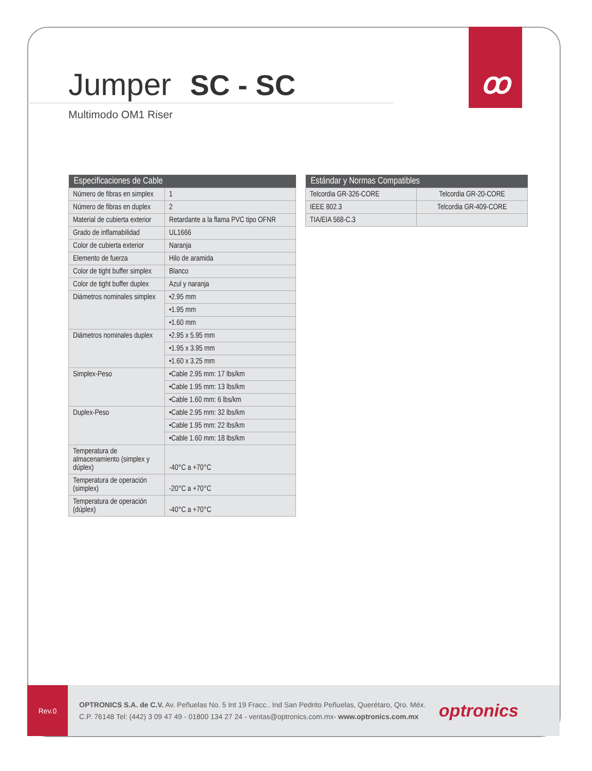ꝏ
Jumper SC - SC
Multimodo OM1 Riser
| Especificaciones de Cable | |
| --- | --- |
| Número de fibras en simplex | 1 |
| Número de fibras en duplex | 2 |
| Material de cubierta exterior | Retardante a la flama PVC tipo OFNR |
| Grado de inflamabilidad | UL1666 |
| Color de cubierta exterior | Naranja |
| Elemento de fuerza | Hilo de aramida |
| Color de tight buffer simplex | Blanco |
| Color de tight buffer duplex | Azul y naranja |
| Diámetros nominales simplex | •2.95 mm |
| | •1.95 mm |
| | •1.60 mm |
| Diámetros nominales duplex | •2.95 x 5.95 mm |
| | •1.95 x 3.95 mm |
| | •1.60 x 3.25 mm |
| Simplex-Peso | •Cable 2.95 mm: 17 lbs/km |
| | •Cable 1.95 mm: 13 lbs/km |
| | •Cable 1.60 mm: 6 lbs/km |
| Duplex-Peso | •Cable 2.95 mm: 32 lbs/km |
| | •Cable 1.95 mm: 22 lbs/km |
| | •Cable 1.60 mm: 18 lbs/km |
| Temperatura de almacenamiento (simplex y dúplex) | -40°C a +70°C |
| Temperatura de operación (simplex) | -20°C a +70°C |
| Temperatura de operación (dúplex) | -40°C a +70°C |
| Estándar y Normas Compatibles | |
| --- | --- |
| Telcordia GR-326-CORE | Telcordia GR-20-CORE |
| IEEE 802.3 | Telcordia GR-409-CORE |
| TIA/EIA 568-C.3 | |
Rev.0
OPTRONICS S.A. de C.V. Av. Peñuelas No. 5 Int 19 Fracc.. Ind San Pedrito Peñuelas, Querétaro, Qro. Méx.
C.P. 76148 Tel: (442) 3 09 47 49 - 01800 134 27 24 - ventas@optronics.com.mx- www.optronics.com.mx
optronics